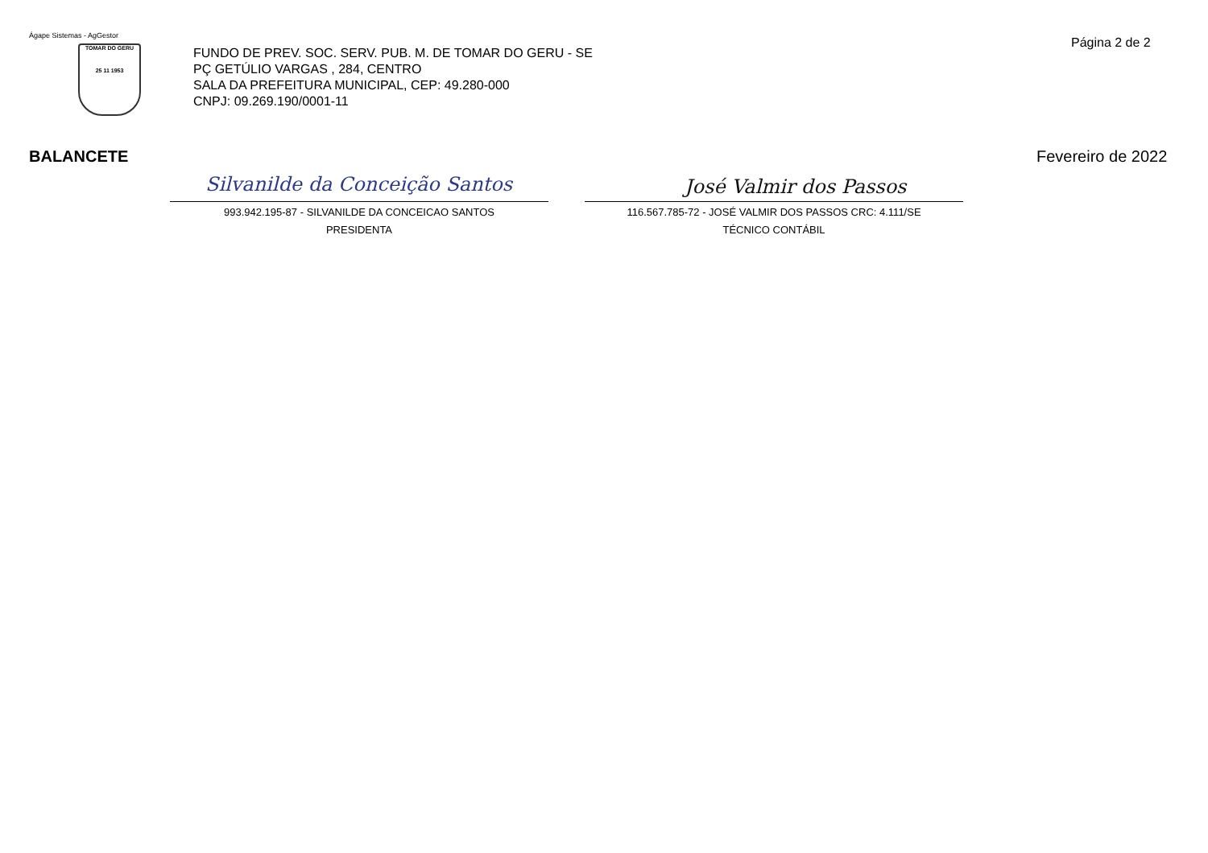Ágape Sistemas - AgGestor
TOMAR DO GERU
25 11 1953
FUNDO DE PREV. SOC. SERV. PUB. M. DE TOMAR DO GERU - SE
PÇ GETÚLIO VARGAS , 284, CENTRO
SALA DA PREFEITURA MUNICIPAL, CEP: 49.280-000
CNPJ: 09.269.190/0001-11
Página 2 de 2
BALANCETE Fevereiro de 2022
Silvanilde da Conceição Santos José Valmir dos Passos
993.942.195-87 - SILVANILDE DA CONCEICAO SANTOS
PRESIDENTA
116.567.785-72 - JOSÉ VALMIR DOS PASSOS CRC: 4.111/SE
TÉCNICO CONTÁBIL